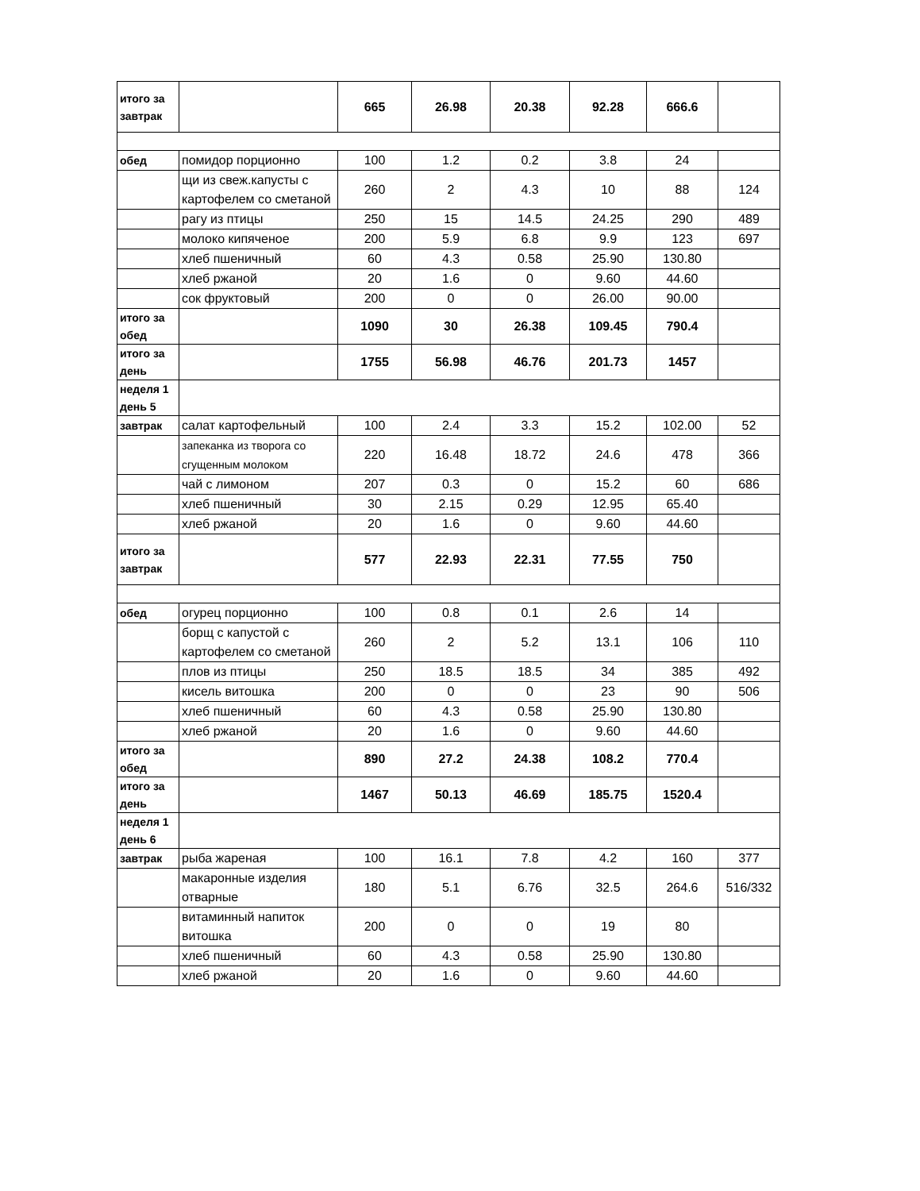| итого за завтрак | | 665 | 26.98 | 20.38 | 92.28 | 666.6 | |
| обед | помидор порционно | 100 | 1.2 | 0.2 | 3.8 | 24 | |
| | щи из свеж.капусты с картофелем со сметаной | 260 | 2 | 4.3 | 10 | 88 | 124 |
| | рагу из птицы | 250 | 15 | 14.5 | 24.25 | 290 | 489 |
| | молоко кипяченое | 200 | 5.9 | 6.8 | 9.9 | 123 | 697 |
| | хлеб пшеничный | 60 | 4.3 | 0.58 | 25.90 | 130.80 | |
| | хлеб ржаной | 20 | 1.6 | 0 | 9.60 | 44.60 | |
| | сок фруктовый | 200 | 0 | 0 | 26.00 | 90.00 | |
| итого за обед | | 1090 | 30 | 26.38 | 109.45 | 790.4 | |
| итого за день | | 1755 | 56.98 | 46.76 | 201.73 | 1457 | |
| неделя 1 день 5 | | | | | | | |
| завтрак | салат картофельный | 100 | 2.4 | 3.3 | 15.2 | 102.00 | 52 |
| | запеканка из творога со сгущенным молоком | 220 | 16.48 | 18.72 | 24.6 | 478 | 366 |
| | чай с лимоном | 207 | 0.3 | 0 | 15.2 | 60 | 686 |
| | хлеб пшеничный | 30 | 2.15 | 0.29 | 12.95 | 65.40 | |
| | хлеб ржаной | 20 | 1.6 | 0 | 9.60 | 44.60 | |
| итого за завтрак | | 577 | 22.93 | 22.31 | 77.55 | 750 | |
| обед | огурец порционно | 100 | 0.8 | 0.1 | 2.6 | 14 | |
| | борщ с капустой с картофелем со сметаной | 260 | 2 | 5.2 | 13.1 | 106 | 110 |
| | плов из птицы | 250 | 18.5 | 18.5 | 34 | 385 | 492 |
| | кисель витошка | 200 | 0 | 0 | 23 | 90 | 506 |
| | хлеб пшеничный | 60 | 4.3 | 0.58 | 25.90 | 130.80 | |
| | хлеб ржаной | 20 | 1.6 | 0 | 9.60 | 44.60 | |
| итого за обед | | 890 | 27.2 | 24.38 | 108.2 | 770.4 | |
| итого за день | | 1467 | 50.13 | 46.69 | 185.75 | 1520.4 | |
| неделя 1 день 6 | | | | | | | |
| завтрак | рыба жареная | 100 | 16.1 | 7.8 | 4.2 | 160 | 377 |
| | макаронные изделия отварные | 180 | 5.1 | 6.76 | 32.5 | 264.6 | 516/332 |
| | витаминный напиток витошка | 200 | 0 | 0 | 19 | 80 | |
| | хлеб пшеничный | 60 | 4.3 | 0.58 | 25.90 | 130.80 | |
| | хлеб ржаной | 20 | 1.6 | 0 | 9.60 | 44.60 | |